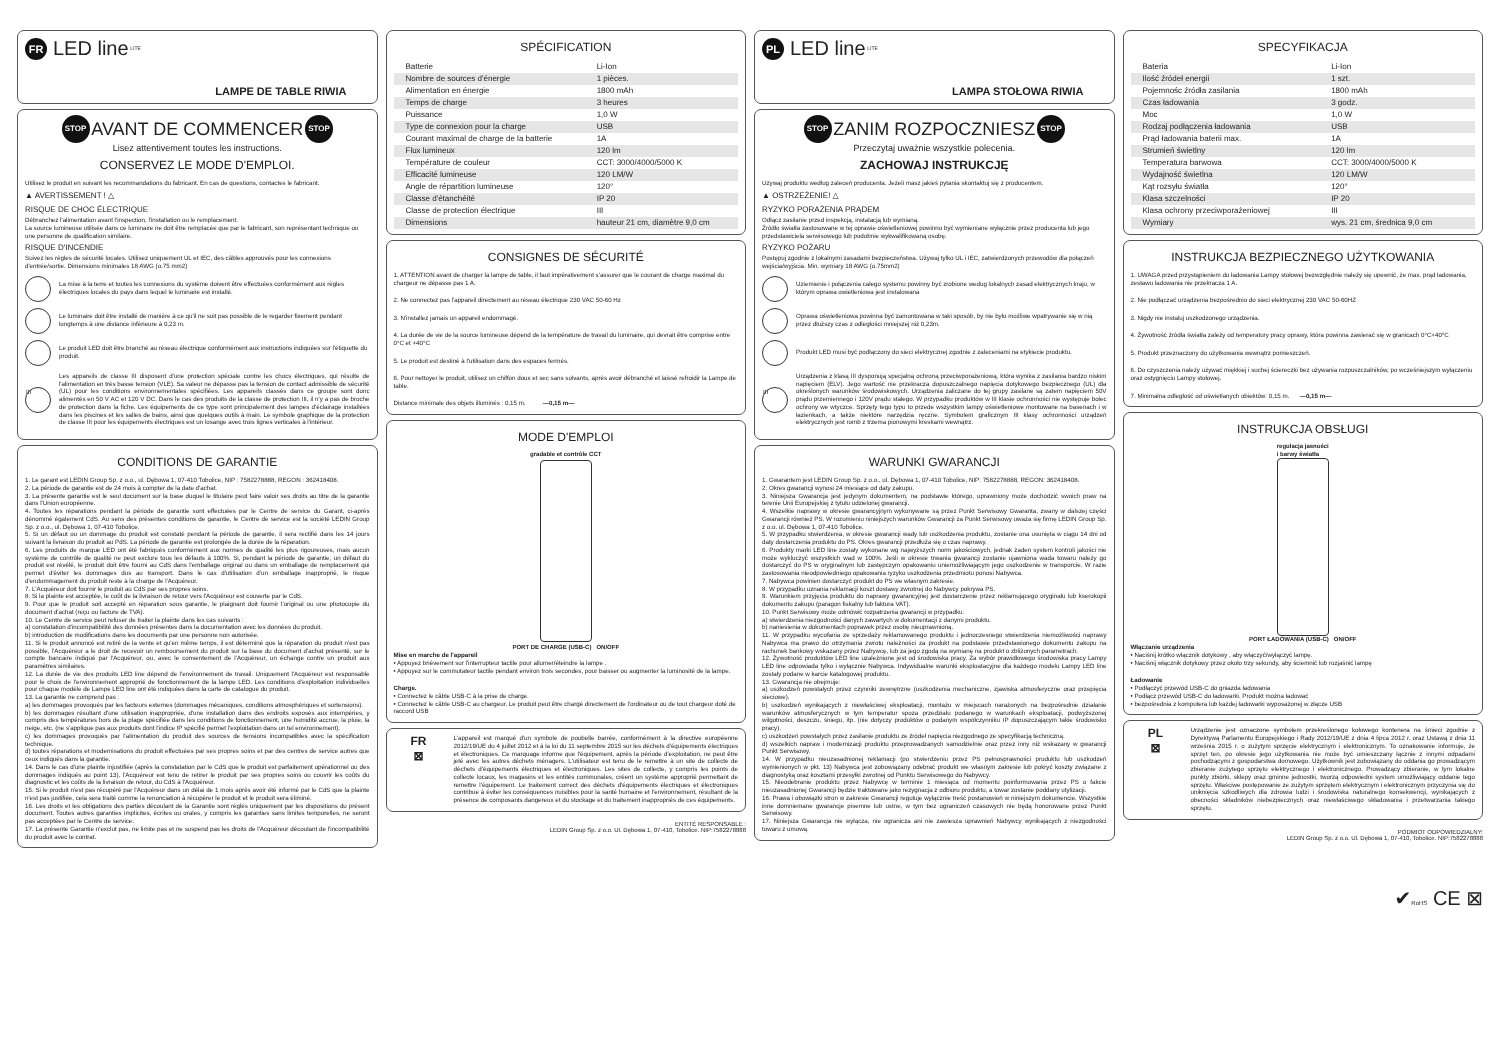FR LED line LITE
LAMPE DE TABLE RIWIA
STOP AVANT DE COMMENCER STOP
Lisez attentivement toutes les instructions.
CONSERVEZ LE MODE D'EMPLOI.
Utilisez le produit en suivant les recommandations du fabricant. En cas de questions, contactes le fabricant.
▲ AVERTISSEMENT ! △
RISQUE DE CHOC ÉLECTRIQUE
Débranchez l'alimentation avant l'inspection, l'installation ou le remplacement.
La source lumineuse utilisée dans ce luminaire ne doit être remplacée que par le fabricant, son représentant technique ou une personne de qualification similaire.
RISQUE D'INCENDIE
Suivez les règles de sécurité locales. Utilisez uniquement UL et IEC, des câbles approuvés pour les connexions d'entrée/sortie. Dimensions minimales 18 AWG (o.75 mm2)
La mise à la terre et toutes les connexions du système doivent être effectuées conformément aux règles électriques locales du pays dans lequel le luminaire est installé.
Le luminaire doit être installé de manière à ce qu'il ne soit pas possible de le regarder fixement pendant longtemps à une distance inférieure à 0,23 m.
Le produit LED doit être branché au réseau électrique conformément aux instructions indiquées sur l'étiquette du produit.
III
Les appareils de classe III disposent d'une protection spéciale contre les chocs électriques, qui résulte de l'alimentation en très basse tension (VLE). Sa valeur ne dépasse pas la tension de contact admissible de sécurité (UL) pour les conditions environnementales spécifiées. Les appareils classés dans ce groupe sont donc alimentés en 50 V AC et 120 V DC. Dans le cas des produits de la classe de protection III, il n'y a pas de broche de protection dans la fiche. Les équipements de ce type sont principalement des lampes d'éclairage installées dans les piscines et les salles de bains, ainsi que quelques outils à main. Le symbole graphique de la protection de classe III pour les équipements électriques est un losange avec trois lignes verticales à l'intérieur.
CONDITIONS DE GARANTIE
1. Le garant est LEDIN Group Sp. z o.o., ul. Dębowa 1, 07-410 Tobolice, NIP : 7582278888, REGON : 362418408.
2. La période de garantie est de 24 mois à compter de la date d'achat.
3. La présente garantie est le seul document sur la base duquel le titulaire peut faire valoir ses droits au titre de la garantie dans l'Union européenne.
4. Toutes les réparations pendant la période de garantie sont effectuées par le Centre de service du Garant, ci-après dénommé également CdS. Au sens des présentes conditions de garantie, le Centre de service est la société LEDIN Group Sp. z o.o., ul. Dębowa 1, 07-410 Tobolice.
5. Si un défaut ou un dommage du produit est constaté pendant la période de garantie, il sera rectifié dans les 14 jours suivant la livraison du produit au PdS. La période de garantie est prolongée de la durée de la réparation.
6. Les produits de marque LED ont été fabriqués conformément aux normes de qualité les plus rigoureuses, mais aucun système de contrôle de qualité ne peut exclure tous les défauts à 100%. Si, pendant la période de garantie, un défaut du produit est révélé, le produit doit être fourni au CdS dans l'emballage original ou dans un emballage de remplacement qui permet d'éviter les dommages dus au transport. Dans le cas d'utilisation d'un emballage inapproprié, le risque d'endommagement du produit reste à la charge de l'Acquéreur.
7. L'Acquéreur doit fournir le produit au CdS par ses propres soins.
8. Si la plainte est acceptée, le coût de la livraison de retour vers l'Acquéreur est couverte par le CdS.
9. Pour que le produit soit accepté en réparation sous garantie, le plaignant doit fournir l'original ou une photocopie du document d'achat (reçu ou facture de TVA).
10. Le Centre de service peut refuser de traiter la plainte dans les cas suivants :
a) constatation d'incompatibilité des données présentes dans la documentation avec les données du produit.
b) introduction de modifications dans les documents par une personne non autorisée.
11. Si le produit annoncé est retiré de la vente et qu'en même temps, il est déterminé que la réparation du produit n'est pas possible, l'Acquéreur a le droit de recevoir un remboursement du produit sur la base du document d'achat présenté, sur le compte bancaire indiqué par l'Acquéreur, ou, avec le consentement de l'Acquéreur, un échange contre un produit aux paramètres similaires.
12. La durée de vie des produits LED line dépend de l'environnement de travail. Uniquement l'Acquéreur est responsable pour le choix de l'environnement approprié de fonctionnement de la lampe LED. Les conditions d'exploitation individuelles pour chaque modèle de Lampe LED line ont été indiquées dans la carte de catalogue du produit.
13. La garantie ne comprend pas :
a) les dommages provoqués par les facteurs externes (dommages mécaniques, conditions atmosphériques et surtensions).
b) les dommages résultant d'une utilisation inappropriée, d'une installation dans des endroits exposés aux intempéries, y compris des températures hors de la plage spécifiée dans les conditions de fonctionnement, une humidité accrue, la pluie, la neige, etc. (ne s'applique pas aux produits dont l'indice IP spécifié permet l'exploitation dans un tel environnement).
c) les dommages provoqués par l'alimentation du produit des sources de tensions incompatibles avec la spécification technique.
d) toutes réparations et modernisations du produit effectuées par ses propres soins et par des centres de service autres que ceux indiqués dans la garantie.
14. Dans le cas d'une plainte injustifiée (après la constatation par le CdS que le produit est parfaitement opérationnel ou des dommages indiqués au point 13), l'Acquéreur est tenu de retirer le produit par ses propres soins ou couvrir les coûts du diagnostic et les coûts de la livraison de retour, du CdS à l'Acquéreur.
15. Si le produit n'est pas récupéré par l'Acquéreur dans un délai de 1 mois après avoir été informé par le CdS que la plainte n'est pas justifiée, cela sera traité comme la renonciation à récupérer le produit et le produit sera éliminé.
16. Les droits et les obligations des parties découlant de la Garantie sont réglés uniquement par les dispositions du présent document. Toutes autres garanties implicites, écrites ou orales, y compris les garanties sans limites temporelles, ne seront pas acceptées par le Centre de service.
17. La présente Garantie n'exclut pas, ne limite pas et ne suspend pas les droits de l'Acquéreur découlant de l'incompatibilité du produit avec le contrat.
SPÉCIFICATION
| Batterie | Li-Ion |
| Nombre de sources d'énergie | 1 pièces. |
| Alimentation en énergie | 1800 mAh |
| Temps de charge | 3 heures |
| Puissance | 1,0 W |
| Type de connexion pour la charge | USB |
| Courant maximal de charge de la batterie | 1A |
| Flux lumineux | 120 lm |
| Température de couleur | CCT: 3000/4000/5000 K |
| Efficacité lumineuse | 120 LM/W |
| Angle de répartition lumineuse | 120° |
| Classe d'étanchéité | IP 20 |
| Classe de protection électrique | III |
| Dimensions | hauteur 21 cm, diamètre 9,0 cm |
CONSIGNES DE SÉCURITÉ
1. ATTENTION avant de charger la lampe de table, il faut impérativement s'assurer que le courant de charge maximal du chargeur ne dépasse pas 1 A.
2. Ne connectez pas l'appareil directement au réseau électrique 230 VAC 50-60 Hz
3. N'installez jamais un appareil endommagé.
4. La durée de vie de la source lumineuse dépend de la température de travail du luminaire, qui devrait être comprise entre 0°C et +40°C
5. Le produit est destiné à l'utilisation dans des espaces fermés.
6. Pour nettoyer le produit, utilisez un chiffon doux et sec sans solvants, après avoir débranché et laissé refroidir la Lampe de table.
Distance minimale des objets illuminés : 0,15 m. —0,15 m—
MODE D'EMPLOI
gradable et contrôle CCT
PORT DE CHARGE (USB-C) ON/OFF
Mise en marche de l'appareil
• Appuyez brièvement sur l'interrupteur tactile pour allumer/éteindre la lampe .
• Appuyez sur le commutateur tactile pendant environ trois secondes, pour baisser ou augmenter la luminosité de la lampe.
Charge.
• Connectez le câble USB-C à la prise de charge.
• Connectez le câble USB-C au chargeur. Le produit peut être chargé directement de l'ordinateur ou de tout chargeur doté de raccord USB
FR
⊠
L'appareil est marqué d'un symbole de poubelle barrée, conformément à la directive européenne 2012/19/UE du 4 juillet 2012 et à la loi du 11 septembre 2015 sur les déchets d'équipements électriques et électroniques. Ce marquage informe que l'équipement, après la période d'exploitation, ne peut être jeté avec les autres déchets ménagers. L'utilisateur est tenu de le remettre à un site de collecte de déchets d'équipements électriques et électroniques. Les sites de collecte, y compris les points de collecte locaux, les magasins et les entités communales, créent un système approprié permettant de remettre l'équipement. Le traitement correct des déchets d'équipements électriques et électroniques contribue à éviter les conséquences nuisibles pour la santé humaine et l'environnement, résultant de la présence de composants dangereux et du stockage et du traitement inappropriés de ces équipements.
ENTITÉ RESPONSABLE :
LEDIN Group Sp. z o.o. Ul. Dębowa 1, 07-410, Tobolice. NIP:7582278888
PL LED line LITE
LAMPA STOŁOWA RIWIA
STOP ZANIM ROZPOCZNIESZ STOP
Przeczytaj uważnie wszystkie polecenia.
ZACHOWAJ INSTRUKCJĘ
Używaj produktu według zaleceń producenta. Jeżeli masz jakieś pytania skontaktuj się z producentem.
▲ OSTRZEŻENIE! △
RYZYKO PORAŻENIA PRĄDEM
Odłącz zasilanie przed inspekcją, instalacją lub wymianą.
Źródło światła zastosowane w tej oprawie oświetleniowej powinno być wymieniane wyłącznie przez producenta lub jego przedstawiciela serwisowego lub podobnie wykwalifikowaną osobę.
RYZYKO POŻARU
Postępuj zgodnie z lokalnymi zasadami bezpieczeństwa. Używaj tylko UL i IEC, zatwierdzonych przewodów dla połączeń wejścia/wyjścia. Min. wymiary 18 AWG (o.75mm2)
Uziemienie i połączenia całego systemu powinny być zrobione wedug lokalnych zasad elektrycznych kraju, w którym oprawa owietleniowa jest instalowana
Oprawa oświetleniowa powinna być zamontowana w taki sposób, by nie było możliwe wpatrywanie się w nią przez dłuższy czas z odległości mniejszej niż 0,23m.
Produkt LED musi być podłączony do sieci elektrycznej zgodnie z zaleceniami na etykiecie produktu.
III
Urządzenia z klasą III dysponują specjalną ochroną przeciwporażeniową, która wynika z zasilania bardzo niskim napięciem (ELV). Jego wartość nie przekracza dopuszczalnego napięcia dotykowego bezpiecznego (UL) dla określonych warunków środowiskowych. Urządzenia zaliczane do tej grupy zasilane są zatem napięciem 50V prądu przemiennego i 120V prądu stałego. W przypadku produktów w III klasie ochronności nie występuje bolec ochrony we wtyczce. Sprzęty tego typu to przede wszystkim lampy oświetleniowe montowane na basenach i w łazienkach, a także niektóre narzędzia ręczne. Symbolem graficznym III klasy ochronności urządzeń elektrycznych jest romb z trzema pionowymi kreskami wewnątrz.
WARUNKI GWARANCJI
1. Gwarantem jest LEDIN Group Sp. z o.o., ul. Dębowa 1, 07-410 Tobolice, NIP: 7582278888, REGON: 362418408.
2. Okres gwarancji wynosi 24 miesiące od daty zakupu.
3. Niniejsza Gwarancja jest jedynym dokumentem, na podstawie którego, uprawniony może dochodzić swoich praw na terenie Unii Europejskiej z tytułu udzielonej gwarancji.
4. Wszelkie naprawy w okresie gwarancyjnym wykonywane są przez Punkt Serwisowy Gwaranta, zwany w dalszej części Gwarancji również PS. W rozumieniu niniejszych warunków Gwarancji za Punkt Serwisowy uważa się firmę LEDIN Group Sp. z o.o. ul. Dębowa 1, 07-410 Tobolice.
5. W przypadku stwierdzenia, w okresie gwarancji wady lub uszkodzenia produktu, zostanie ona usunięta w ciągu 14 dni od daty dostarczenia produktu do PS. Okres gwarancji przedłuża się o czas naprawy.
6. Produkty marki LED line zostały wykonane wg najwyższych norm jakościowych, jednak żaden system kontroli jakości nie może wykluczyć wszystkich wad w 100%. Jeśli w okresie trwania gwarancji zostanie ujawniona wada towaru należy go dostarczyć do PS w oryginalnym lub zastępczym opakowaniu uniemożliwiającym jego uszkodzenie w transporcie. W razie zastosowania nieodpowiedniego opakowania ryzyko uszkodzenia przedmiotu ponosi Nabywca.
7. Nabywca powinien dostarczyć produkt do PS we własnym zakresie.
8. W przypadku uznania reklamacji koszt dostawy zwrotnej do Nabywcy pokrywa PS.
9. Warunkiem przyjęcia produktu do naprawy gwarancyjnej jest dostarczenie przez reklamującego oryginału lub kserokopii dokumentu zakupu (paragon fiskalny lub faktura VAT).
10. Punkt Serwisowy może odmówić rozpatrzenia gwarancji w przypadku:
a) stwierdzenia niezgodności danych zawartych w dokumentacji z danymi produktu.
b) naniesienia w dokumentach poprawek przez osobę nieuprawnioną.
11. W przypadku wycofania ze sprzedaży reklamowanego produktu i jednoczesnego stwierdzenia niemożliwości naprawy Nabywca ma prawo do otrzymania zwrotu należności za produkt na podstawie przedstawionego dokumentu zakupu na rachunek bankowy wskazany przez Nabywcę, lub za jego zgodą na wymianę na produkt o zbliżonych parametrach.
12. Żywotność produktów LED line uzależnione jest od środowiska pracy. Za wybór prawidłowego środowiska pracy Lampy LED line odpowiada tylko i wyłącznie Nabywca. Indywidualne warunki eksploatacyjne dla każdego modelu Lampy LED line zostały podane w karcie katalogowej produktu.
13. Gwarancja nie obejmuje:
a) uszkodzeń powstałych przez czynniki zewnętrzne (uszkodzenia mechaniczne, zjawiska atmosferyczne oraz przepięcia sieciowe).
b) uszkodzeń wynikających z niewłaściwej eksploatacji, montażu w miejscach narażonych na bezpośrednie działanie warunków atmosferycznych w tym temperatur spoza przedziału podanego w warunkach eksploatacji, podwyższonej wilgotności, deszczu, śniegu, itp. (nie dotyczy produktów o podanym współczynniku IP dopuszczającym takie środowisko pracy).
c) uszkodzeń powstałych przez zasilanie produktu ze źródeł napięcia niezgodnego ze specyfikacją techniczną.
d) wszelkich napraw i modernizacji produktu przeprowadzanych samodzielnie oraz przez inny niż wskazany w gwarancji Punkt Serwisowy.
14. W przypadku nieuzasadnionej reklamacji (po stwierdzeniu przez PS pełnosprawności produktu lub uszkodzeń wymienionych w pkt. 13) Nabywca jest zobowiązany odebrać produkt we własnym zakresie lub pokryć koszty związane z diagnostyką oraz kosztami przesyłki zwrotnej od Punktu Serwisowego do Nabywcy.
15. Nieodebranie produktu przez Nabywcę w terminie 1 miesiąca od momentu poinformowania przez PS o fakcie nieuzasadnionej Gwarancji będzie traktowane jako rezygnacja z odbioru produktu, a towar zostanie poddany utylizacji.
16. Prawa i obowiązki stron w zakresie Gwarancji reguluje wyłącznie treść postanowień w niniejszym dokumencie. Wszystkie inne domniemane gwarancje pisemne lub ustne, w tym bez ograniczeń czasowych nie będą honorowane przez Punkt Serwisowy.
17. Niniejsza Gwarancja nie wyłącza, nie ogranicza ani nie zawiesza uprawnień Nabywcy wynikających z niezgodności towaru z umową.
SPECYFIKACJA
| Bateria | Li-Ion |
| Ilość źródeł energii | 1 szt. |
| Pojemnośc źródła zasilania | 1800 mAh |
| Czas ładowania | 3 godz. |
| Moc | 1,0 W |
| Rodzaj podłączenia ładowania | USB |
| Prąd ładowania baterii max. | 1A |
| Strumień świetlny | 120 lm |
| Temperatura barwowa | CCT: 3000/4000/5000 K |
| Wydajność świetlna | 120 LM/W |
| Kąt rozsyłu światła | 120° |
| Klasa szczelności | IP 20 |
| Klasa ochrony przeciwporażeniowej | III |
| Wymiary | wys. 21 cm, średnica 9,0 cm |
INSTRUKCJA BEZPIECZNEGO UŻYTKOWANIA
1. UWAGA przed przystąpieniem do ładowania Lampy stołowej bezwzględnie należy się upewnić, że max. prąd ładowania, zestawu ładowania nie przekracza 1 A.
2. Nie podłączać urządzenia bezpośrednio do sieci elektrycznej 230 VAC 50-60HZ
3. Nigdy nie instaluj uszkodzonego urządzenia.
4. Żywotność źródła światła zależy od temperatury pracy oprawy, która powinna zawierać się w granicach 0°C+40°C
5. Produkt przeznaczony do użytkowania wewnątrz pomieszczeń.
6. Do czyszczenia należy używać miękkiej i suchej ściereczki bez używania rozpuszczalników, po wcześniejszym wyłączeniu oraz ostygnięciu Lampy stołowej.
7. Minimalna odległość od oświetlanych obiektów: 0,15 m. —0,15 m—
INSTRUKCJA OBSŁUGI
regulacja jasności
i barwy światła
PORT ŁADOWANIA (USB-C) ON/OFF
Włączanie urządzenia
• Naciśnij krótko włącznik dotykowy , aby włączyć/wyłączyć lampę.
• Naciśnij włącznik dotykowy przez około trzy sekundy, aby ściemnić lub rozjaśnić lampę
Ładowanie
• Podłączyć przewód USB-C do gniazda ładowania
• Podłącz przewód USB-C do ładowarki. Produkt można ładować
• bezpośrednia z komputera lub każdej ładowarki wyposażonej w złącze USB
PL
⊠
Urządzenie jest oznaczone symbolem przekreślonego kołowego kontenera na śmieci zgodnie z Dyrektywą Parlamentu Europejskiego i Rady 2012/19/UE z dnia 4 lipca 2012 r. oraz Ustawą z dnia 11 września 2015 r. o zużytym sprzęcie elektrycznym i elektronicznym. To oznakowanie informuje, że sprzęt ten, po okresie jego użytkowania nie może być umieszczany łącznie z innymi odpadami pochodzącymi z gospodarstwa domowego. Użytkownik jest zobowiązany do oddania go prowadzącym zbieranie zużytego sprzętu elektrycznego i elektronicznego. Prowadzący zbieranie, w tym lokalne punkty zbiórki, sklepy oraz gminne jednostki, tworzą odpowiedni system umożliwiający oddanie tego sprzętu. Właściwe postępowanie ze zużytym sprzętem elektrycznym i elektronicznym przyczynia się do uniknięcia szkodliwych dla zdrowia ludzi i środowiska naturalnego konsekwencji, wynikających z obecności składników niebezpiecznych oraz niewłaściwego składowania i przetwarzania takiego sprzętu.
PODMIOT ODPOWIEDZIALNY:
LEDIN Group Sp. z o.o. Ul. Dębowa 1, 07-410, Tobolice. NIP:7582278888
✔RoHS CE ⊠